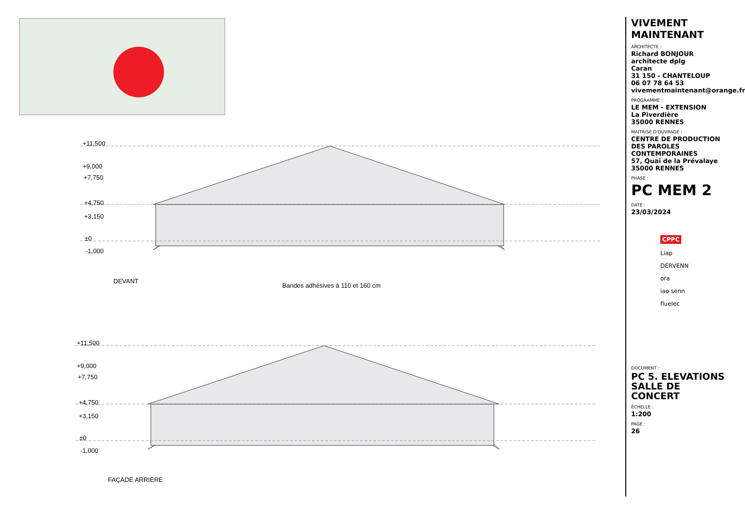+11,500
+9,000
+7,750
+4,750
+3,150
±0
-1,000
DEVANT
Bandes adhésives à 110 et 160 cm
+11,500
+9,000
+7,750
+4,750
+3,150
±0
-1,000
FAÇADE ARRIÈRE
VIVEMENT MAINTENANT
ARCHITECTE :
Richard BONJOUR
architecte dplg
Caran
31 150 - CHANTELOUP
06 07 78 64 53
vivementmaintenant@orange.fr
PROGRAMME :
LE MEM - EXTENSION
La Piverdière
35000 RENNES
MAITRISE D'OUVRAGE :
CENTRE DE PRODUCTION DES PAROLES CONTEMPORAINES
57, Quai de la Prévalaye
35000 RENNES
PHASE :
PC MEM 2
DATE :
23/03/2024
CPPC
Liap
DERVENN
ora
iao senn
fluelec
DOCUMENT :
PC 5. ELEVATIONS
SALLE DE CONCERT
ÉCHELLE :
1:200
PAGE :
26